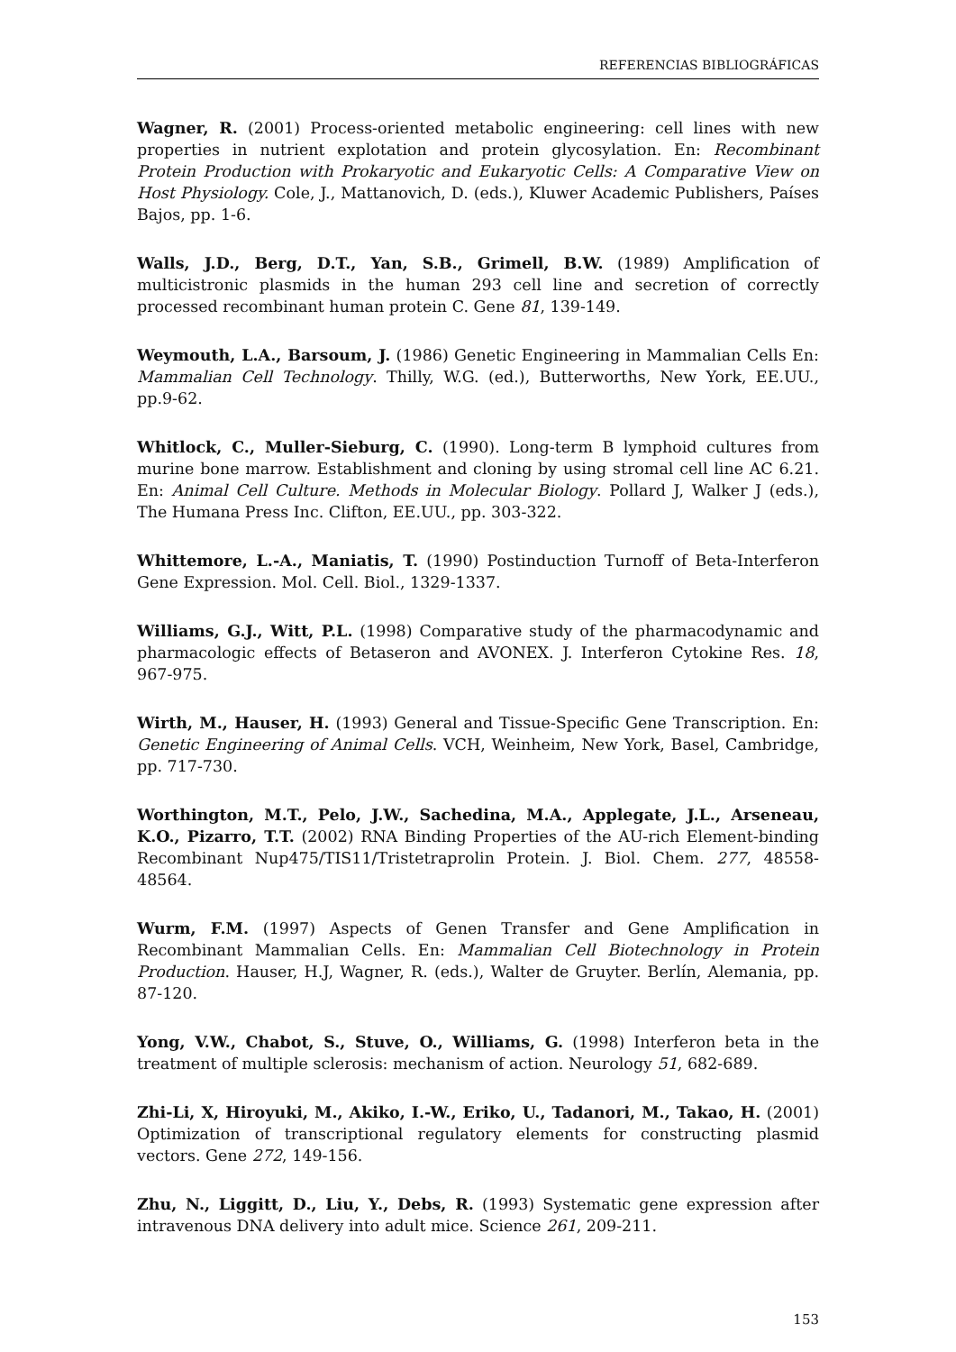REFERENCIAS BIBLIOGRÁFICAS
Wagner, R. (2001) Process-oriented metabolic engineering: cell lines with new properties in nutrient explotation and protein glycosylation. En: Recombinant Protein Production with Prokaryotic and Eukaryotic Cells: A Comparative View on Host Physiology. Cole, J., Mattanovich, D. (eds.), Kluwer Academic Publishers, Países Bajos, pp. 1-6.
Walls, J.D., Berg, D.T., Yan, S.B., Grimell, B.W. (1989) Amplification of multicistronic plasmids in the human 293 cell line and secretion of correctly processed recombinant human protein C. Gene 81, 139-149.
Weymouth, L.A., Barsoum, J. (1986) Genetic Engineering in Mammalian Cells En: Mammalian Cell Technology. Thilly, W.G. (ed.), Butterworths, New York, EE.UU., pp.9-62.
Whitlock, C., Muller-Sieburg, C. (1990). Long-term B lymphoid cultures from murine bone marrow. Establishment and cloning by using stromal cell line AC 6.21. En: Animal Cell Culture. Methods in Molecular Biology. Pollard J, Walker J (eds.), The Humana Press Inc. Clifton, EE.UU., pp. 303-322.
Whittemore, L.-A., Maniatis, T. (1990) Postinduction Turnoff of Beta-Interferon Gene Expression. Mol. Cell. Biol., 1329-1337.
Williams, G.J., Witt, P.L. (1998) Comparative study of the pharmacodynamic and pharmacologic effects of Betaseron and AVONEX. J. Interferon Cytokine Res. 18, 967-975.
Wirth, M., Hauser, H. (1993) General and Tissue-Specific Gene Transcription. En: Genetic Engineering of Animal Cells. VCH, Weinheim, New York, Basel, Cambridge, pp. 717-730.
Worthington, M.T., Pelo, J.W., Sachedina, M.A., Applegate, J.L., Arseneau, K.O., Pizarro, T.T. (2002) RNA Binding Properties of the AU-rich Element-binding Recombinant Nup475/TIS11/Tristetraprolin Protein. J. Biol. Chem. 277, 48558-48564.
Wurm, F.M. (1997) Aspects of Genen Transfer and Gene Amplification in Recombinant Mammalian Cells. En: Mammalian Cell Biotechnology in Protein Production. Hauser, H.J, Wagner, R. (eds.), Walter de Gruyter. Berlín, Alemania, pp. 87-120.
Yong, V.W., Chabot, S., Stuve, O., Williams, G. (1998) Interferon beta in the treatment of multiple sclerosis: mechanism of action. Neurology 51, 682-689.
Zhi-Li, X, Hiroyuki, M., Akiko, I.-W., Eriko, U., Tadanori, M., Takao, H. (2001) Optimization of transcriptional regulatory elements for constructing plasmid vectors. Gene 272, 149-156.
Zhu, N., Liggitt, D., Liu, Y., Debs, R. (1993) Systematic gene expression after intravenous DNA delivery into adult mice. Science 261, 209-211.
153